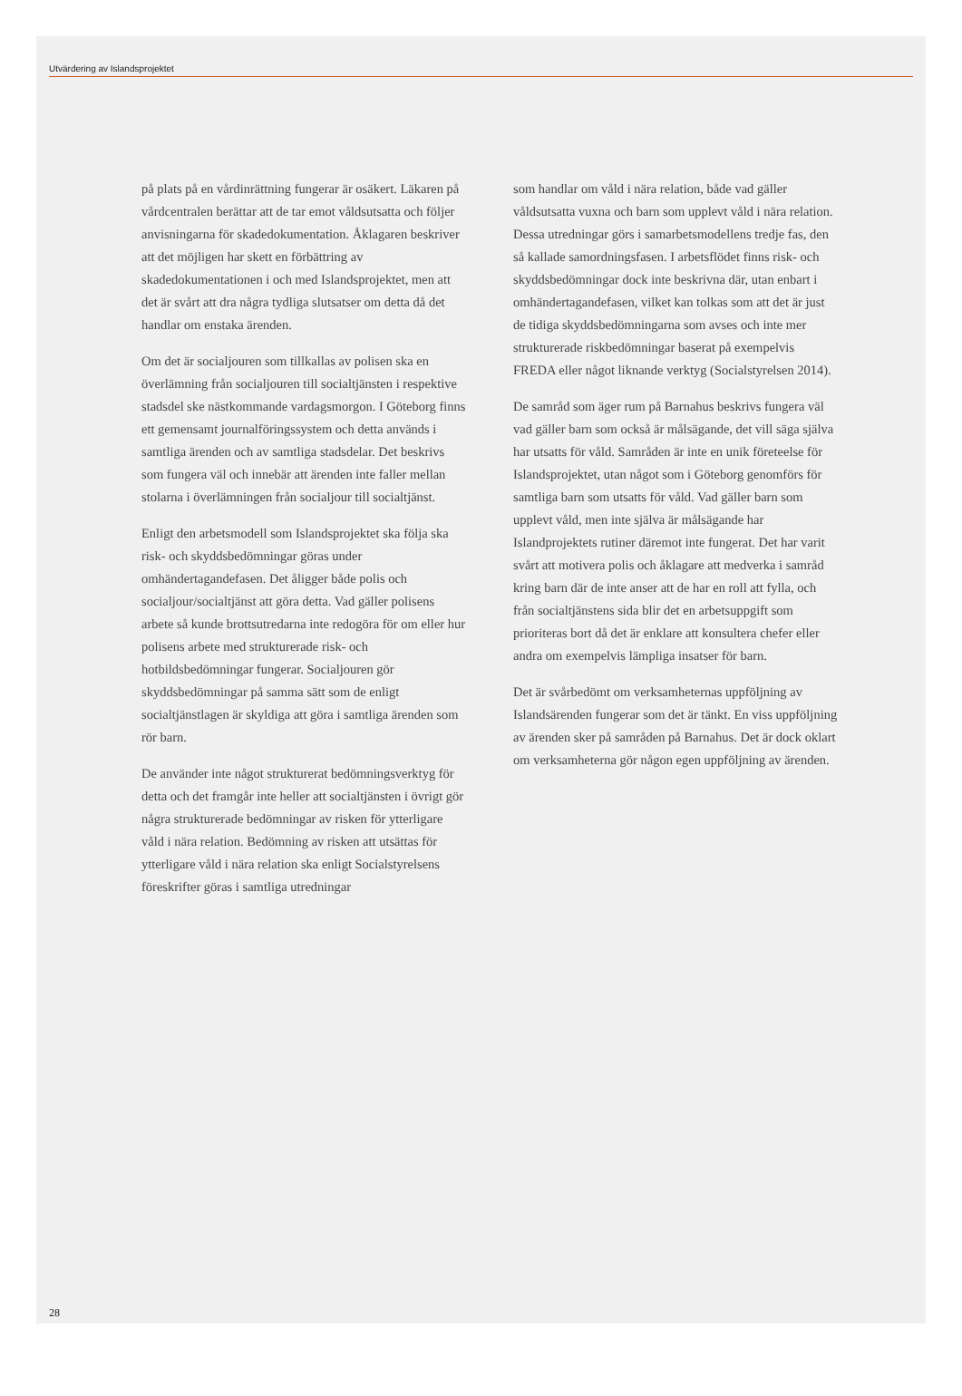Utvärdering av Islandsprojektet
på plats på en vårdinrättning fungerar är osäkert. Läkaren på vårdcentralen berättar att de tar emot våldsutsatta och följer anvisningarna för skadedokumentation. Åklagaren beskriver att det möjligen har skett en förbättring av skadedokumentationen i och med Islandsprojektet, men att det är svårt att dra några tydliga slutsatser om detta då det handlar om enstaka ärenden.
Om det är socialjouren som tillkallas av polisen ska en överlämning från socialjouren till socialtjänsten i respektive stadsdel ske nästkommande vardagsmorgon. I Göteborg finns ett gemensamt journalföringssystem och detta används i samtliga ärenden och av samtliga stadsdelar. Det beskrivs som fungera väl och innebär att ärenden inte faller mellan stolarna i överlämningen från socialjour till socialtjänst.
Enligt den arbetsmodell som Islandsprojektet ska följa ska risk- och skyddsbedömningar göras under omhändertagandefasen. Det åligger både polis och socialjour/socialtjänst att göra detta. Vad gäller polisens arbete så kunde brottsutredarna inte redogöra för om eller hur polisens arbete med strukturerade risk- och hotbildsbedömningar fungerar. Socialjouren gör skyddsbedömningar på samma sätt som de enligt socialtjänstlagen är skyldiga att göra i samtliga ärenden som rör barn.
De använder inte något strukturerat bedömningsverktyg för detta och det framgår inte heller att socialtjänsten i övrigt gör några strukturerade bedömningar av risken för ytterligare våld i nära relation. Bedömning av risken att utsättas för ytterligare våld i nära relation ska enligt Socialstyrelsens föreskrifter göras i samtliga utredningar
som handlar om våld i nära relation, både vad gäller våldsutsatta vuxna och barn som upplevt våld i nära relation. Dessa utredningar görs i samarbetsmodellens tredje fas, den så kallade samordningsfasen. I arbetsflödet finns risk- och skyddsbedömningar dock inte beskrivna där, utan enbart i omhändertagandefasen, vilket kan tolkas som att det är just de tidiga skyddsbedömningarna som avses och inte mer strukturerade riskbedömningar baserat på exempelvis FREDA eller något liknande verktyg (Socialstyrelsen 2014).
De samråd som äger rum på Barnahus beskrivs fungera väl vad gäller barn som också är målsägande, det vill säga själva har utsatts för våld. Samråden är inte en unik företeelse för Islandsprojektet, utan något som i Göteborg genomförs för samtliga barn som utsatts för våld. Vad gäller barn som upplevt våld, men inte själva är målsägande har Islandprojektets rutiner däremot inte fungerat. Det har varit svårt att motivera polis och åklagare att medverka i samråd kring barn där de inte anser att de har en roll att fylla, och från socialtjänstens sida blir det en arbetsuppgift som prioriteras bort då det är enklare att konsultera chefer eller andra om exempelvis lämpliga insatser för barn.
Det är svårbedömt om verksamheternas uppföljning av Islandsärenden fungerar som det är tänkt. En viss uppföljning av ärenden sker på samråden på Barnahus. Det är dock oklart om verksamheterna gör någon egen uppföljning av ärenden.
28